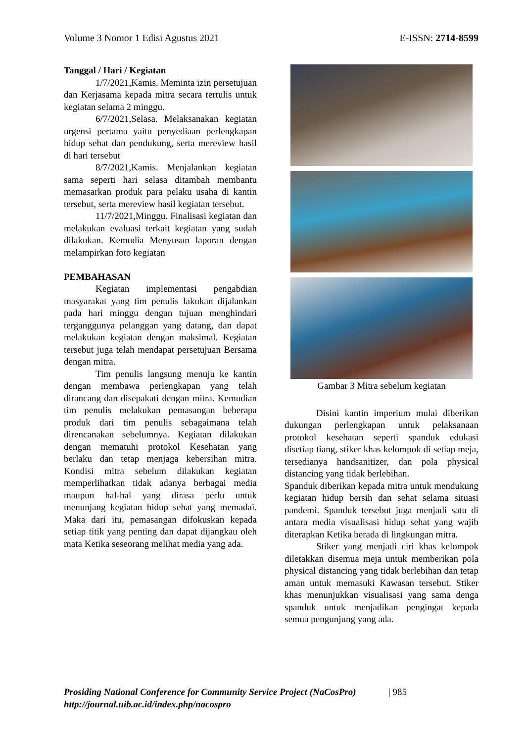Volume 3 Nomor 1 Edisi Agustus 2021 E-ISSN: 2714-8599
Tanggal / Hari / Kegiatan
1/7/2021,Kamis. Meminta izin persetujuan dan Kerjasama kepada mitra secara tertulis untuk kegiatan selama 2 minggu.
6/7/2021,Selasa. Melaksanakan kegiatan urgensi pertama yaitu penyediaan perlengkapan hidup sehat dan pendukung, serta mereview hasil di hari tersebut
8/7/2021,Kamis. Menjalankan kegiatan sama seperti hari selasa ditambah membantu memasarkan produk para pelaku usaha di kantin tersebut, serta mereview hasil kegiatan tersebut.
11/7/2021,Minggu. Finalisasi kegiatan dan melakukan evaluasi terkait kegiatan yang sudah dilakukan. Kemudia Menyusun laporan dengan melampirkan foto kegiatan
PEMBAHASAN
Kegiatan implementasi pengabdian masyarakat yang tim penulis lakukan dijalankan pada hari minggu dengan tujuan menghindari terganggunya pelanggan yang datang, dan dapat melakukan kegiatan dengan maksimal. Kegiatan tersebut juga telah mendapat persetujuan Bersama dengan mitra.
Tim penulis langsung menuju ke kantin dengan membawa perlengkapan yang telah dirancang dan disepakati dengan mitra. Kemudian tim penulis melakukan pemasangan beberapa produk dari tim penulis sebagaimana telah direncanakan sebelumnya. Kegiatan dilakukan dengan mematuhi protokol Kesehatan yang berlaku dan tetap menjaga kebersihan mitra. Kondisi mitra sebelum dilakukan kegiatan memperlihatkan tidak adanya berbagai media maupun hal-hal yang dirasa perlu untuk menunjang kegiatan hidup sehat yang memadai. Maka dari itu, pemasangan difokuskan kepada setiap titik yang penting dan dapat dijangkau oleh mata Ketika seseorang melihat media yang ada.
Gambar 3 Mitra sebelum kegiatan
Disini kantin imperium mulai diberikan dukungan perlengkapan untuk pelaksanaan protokol kesehatan seperti spanduk edukasi disetiap tiang, stiker khas kelompok di setiap meja, tersedianya handsanitizer, dan pola physical distancing yang tidak berlebihan.
Spanduk diberikan kepada mitra untuk mendukung kegiatan hidup bersih dan sehat selama situasi pandemi. Spanduk tersebut juga menjadi satu di antara media visualisasi hidup sehat yang wajib diterapkan Ketika berada di lingkungan mitra.
Stiker yang menjadi ciri khas kelompok diletakkan disemua meja untuk memberikan pola physical distancing yang tidak berlebihan dan tetap aman untuk memasuki Kawasan tersebut. Stiker khas menunjukkan visualisasi yang sama denga spanduk untuk menjadikan pengingat kepada semua pengunjung yang ada.
Prosiding National Conference for Community Service Project (NaCosPro) | 985
http://journal.uib.ac.id/index.php/nacospro